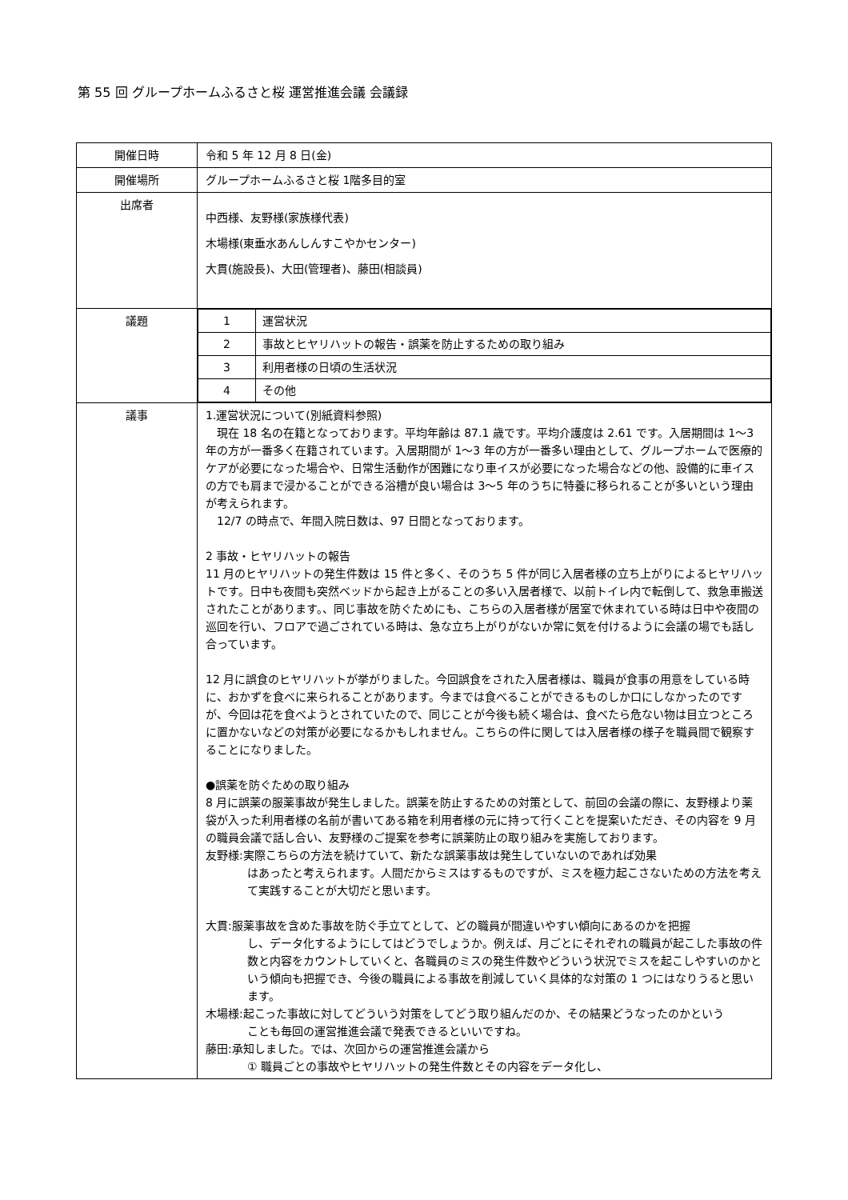第 55 回 グループホームふるさと桜 運営推進会議 会議録
| 開催日時 | 令和 5 年 12 月 8 日(金) |
| 開催場所 | グループホームふるさと桜 1階多目的室 |
| 出席者 | 中西様、友野様(家族様代表) 木場様(東垂水あんしんすこやかセンター) 大貫(施設長)、大田(管理者)、藤田(相談員) |
| 議題 | / 1 / 運営状況 / / 2 / 事故とヒヤリハットの報告・誤薬を防止するための取り組み / / 3 / 利用者様の日頃の生活状況 / / 4 / その他 / |
| 議事 | 1.運営状況について(別紙資料参照) 現在 18 名の在籍となっております。平均年齢は 87.1 歳です。平均介護度は 2.61 です。入居期間は 1～3 年の方が一番多く在籍されています。入居期間が 1～3 年の方が一番多い理由として、グループホームで医療的ケアが必要になった場合や、日常生活動作が困難になり車イスが必要になった場合などの他、設備的に車イスの方でも肩まで浸かることができる浴槽が良い場合は 3～5 年のうちに特養に移られることが多いという理由が考えられます。 12/7 の時点で、年間入院日数は、97 日間となっております。 2 事故・ヒヤリハットの報告 11 月のヒヤリハットの発生件数は 15 件と多く、そのうち 5 件が同じ入居者様の立ち上がりによるヒヤリハットです。日中も夜間も突然ベッドから起き上がることの多い入居者様で、以前トイレ内で転倒して、救急車搬送されたことがあります。、同じ事故を防ぐためにも、こちらの入居者様が居室で休まれている時は日中や夜間の巡回を行い、フロアで過ごされている時は、急な立ち上がりがないか常に気を付けるように会議の場でも話し合っています。 12 月に誤食のヒヤリハットが挙がりました。今回誤食をされた入居者様は、職員が食事の用意をしている時に、おかずを食べに来られることがあります。今までは食べることができるものしか口にしなかったのですが、今回は花を食べようとされていたので、同じことが今後も続く場合は、食べたら危ない物は目立つところに置かないなどの対策が必要になるかもしれません。こちらの件に関しては入居者様の様子を職員間で観察することになりました。 ●誤薬を防ぐための取り組み 8 月に誤薬の服薬事故が発生しました。誤薬を防止するための対策として、前回の会議の際に、友野様より薬袋が入った利用者様の名前が書いてある箱を利用者様の元に持って行くことを提案いただき、その内容を 9 月の職員会議で話し合い、友野様のご提案を参考に誤薬防止の取り組みを実施しております。 友野様:実際こちらの方法を続けていて、新たな誤薬事故は発生していないのであれば効果 はあったと考えられます。人間だからミスはするものですが、ミスを極力起こさないための方法を考えて実践することが大切だと思います。 大貫:服薬事故を含めた事故を防ぐ手立てとして、どの職員が間違いやすい傾向にあるのかを把握 し、データ化するようにしてはどうでしょうか。例えば、月ごとにそれぞれの職員が起こした事故の件数と内容をカウントしていくと、各職員のミスの発生件数やどういう状況でミスを起こしやすいのかという傾向も把握でき、今後の職員による事故を削減していく具体的な対策の 1 つにはなりうると思います。 木場様:起こった事故に対してどういう対策をしてどう取り組んだのか、その結果どうなったのかという ことも毎回の運営推進会議で発表できるといいですね。 藤田:承知しました。では、次回からの運営推進会議から ① 職員ごとの事故やヒヤリハットの発生件数とその内容をデータ化し、 |